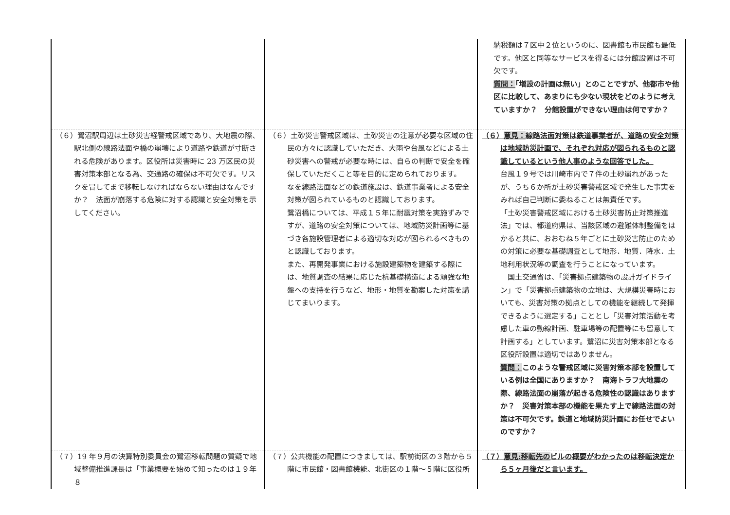| | | 納税額は７区中２位というのに、図書館も市民館も最低です。他区と同等なサービスを得るには分館設置は不可欠です。 質問： 「増設の計画は無い」とのことですが、他都市や他区に比較して、あまりにも少ない現状をどのように考えていますか？ 分館設置ができない理由は何ですか？ |
| （６）鷺沼駅周辺は土砂災害経警戒区域であり、大地震の際、駅北側の線路法面や橋の崩壊により道路や鉄道が寸断される危険があります。区役所は災害時に 23 万区民の災害対策本部となる為、交通路の確保は不可欠です。リスクを冒してまで移転しなければならない理由はなんですか？ 法面が崩落する危険に対する認識と安全対策を示してください。 | （６）土砂災害警戒区域は、土砂災害の注意が必要な区域の住民の方々に認識していただき、大雨や台風などによる土砂災害への警戒が必要な時には、自らの判断で安全を確保していただくこと等を目的に定められております。 なを線路法面などの鉄道施設は、鉄道事業者による安全対策が図られているものと認識しております。 鷺沼橋については、平成１５年に耐震対策を実施ずみですが、道路の安全対策については、地域防災計画等に基づき各施設管理者による適切な対応が図られるべきものと認識しております。 また、再開発事業における施設建築物を建築する際には、地質調査の結果に応じた杭基礎構造による頑強な地盤への支持を行うなど、地形・地質を勘案した対策を講じてまいります。 | （６） 意見： 線路法面対策は鉄道事業者が、道路の安全対策は地域防災計画で、それぞれ対応が図られるものと認識しているという他人事のような回答でした。 台風１９号では川崎市内で７件の土砂崩れがあったが、うち６か所が土砂災害警戒区域で発生した事実をみれば自己判断に委ねることは無責任です。 「土砂災害警戒区域における土砂災害防止対策推進法」では、都道府県は、当該区域の避難体制整備をはかると共に、おおむね５年ごとに土砂災害防止のための対策に必要な基礎調査として地形．地質．降水．土地利用状況等の調査を行うことになっています。 国土交通省は、「災害拠点建築物の設計ガイドライン」で「災害拠点建築物の立地は、大規模災害時においても、災害対策の拠点としての機能を継続して発揮できるように選定する」こととし「災害対策活動を考慮した車の動線計画、駐車場等の配置等にも留意して計画する」としています。鷺沼に災害対策本部となる区役所設置は適切ではありません。 質問： このような警戒区域に災害対策本部を設置している例は全国にありますか？ 南海トラフ大地震の際、線路法面の崩落が起きる危険性の認識はありますか？ 災害対策本部の機能を果たす上で線路法面の対策は不可欠です。鉄道と地域防災計画にお任せでよいのですか？ |
| （７）19 年９月の決算特別委員会の鷺沼移転問題の質疑で地域整備推進課長は「事業概要を始めて知ったのは１９年 ８ | （７）公共機能の配置につきましては、駅前街区の３階から５階に市民館・図書館機能、北街区の１階～５階に区役所 | （７） 意見:移転先の ビルの概要がわかったのは移転決定から５ヶ月後だと言います。 |